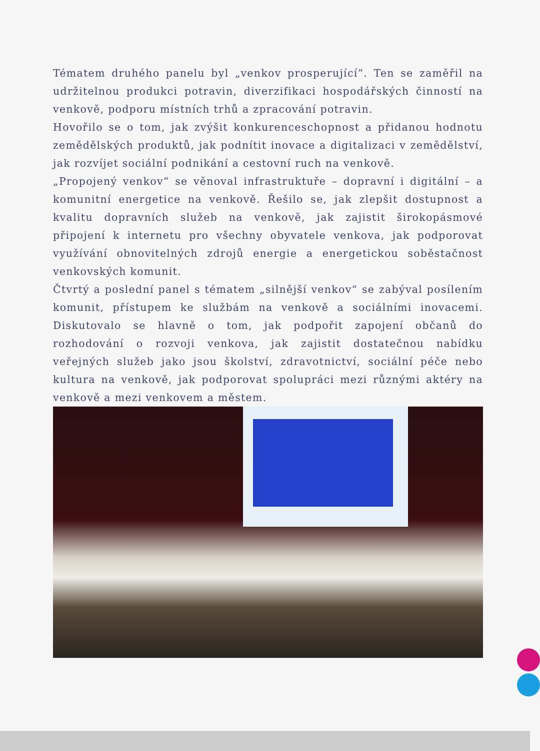Tématem druhého panelu byl „venkov prosperující“. Ten se zaměřil na udržitelnou produkci potravin, diverzifikaci hospodářských činností na venkově, podporu místních trhů a zpracování potravin.
Hovořilo se o tom, jak zvýšit konkurenceschopnost a přidanou hodnotu zemědělských produktů, jak podnítit inovace a digitalizaci v zemědělství, jak rozvíjet sociální podnikání a cestovní ruch na venkově.
„Propojený venkov“ se věnoval infrastruktuře – dopravní i digitální – a komunitní energetice na venkově. Řešilo se, jak zlepšit dostupnost a kvalitu dopravních služeb na venkově, jak zajistit širokopásmové připojení k internetu pro všechny obyvatele venkova, jak podporovat využívání obnovitelných zdrojů energie a energetickou soběstačnost venkovských komunit.
Čtvrtý a poslední panel s tématem „silnější venkov“ se zabýval posílením komunit, přístupem ke službám na venkově a sociálními inovacemi. Diskutovalo se hlavně o tom, jak podpořit zapojení občanů do rozhodování o rozvoji venkova, jak zajistit dostatečnou nabídku veřejných služeb jako jsou školství, zdravotnictví, sociální péče nebo kultura na venkově, jak podporovat spolupráci mezi různými aktéry na venkově a mezi venkovem a městem.